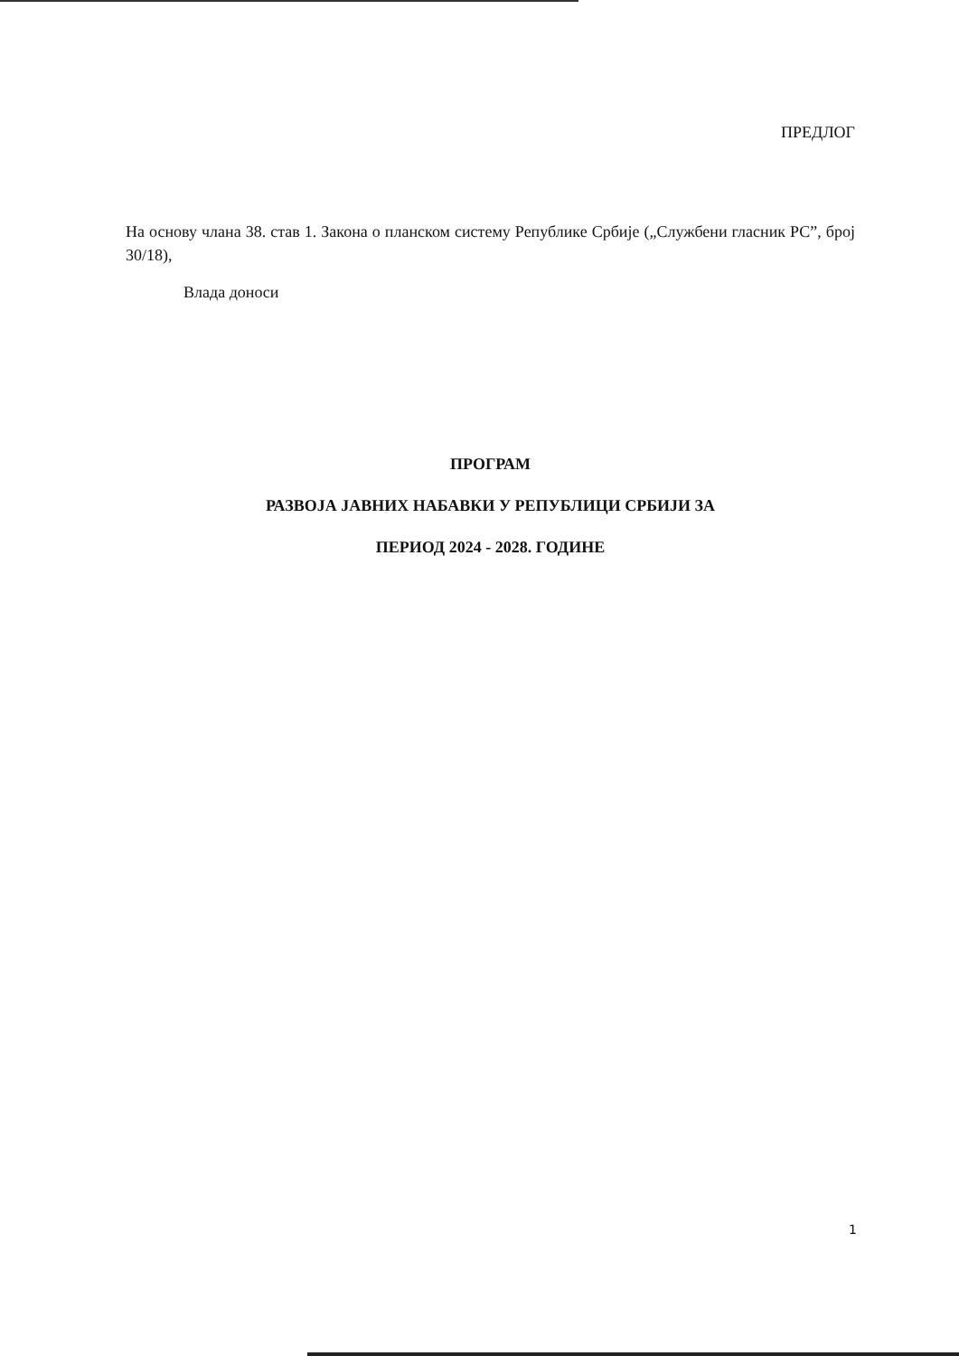ПРЕДЛОГ
На основу члана 38. став 1. Закона о планском систему Републике Србије („Службени гласник РС”, број 30/18),
Влада доноси
ПРОГРАМ
РАЗВОЈА ЈАВНИХ НАБАВКИ У РЕПУБЛИЦИ СРБИЈИ ЗА
ПЕРИОД 2024 - 2028. ГОДИНЕ
1